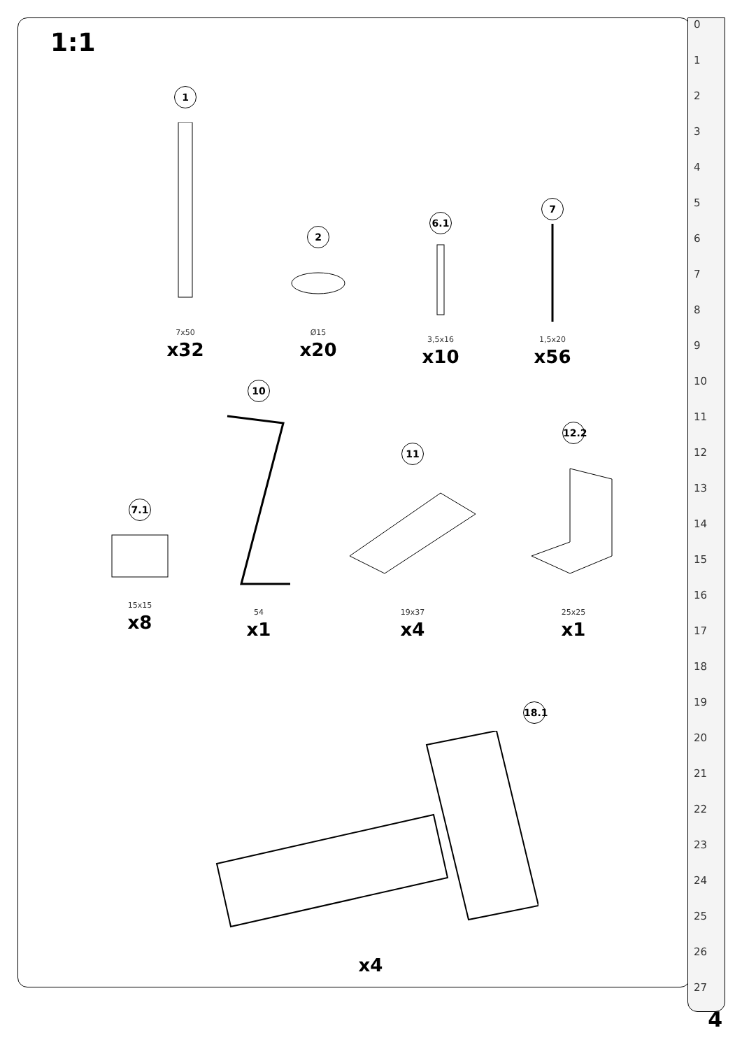1:1
1
7x50
x32
2
Ø15
x20
6.1
3,5x16
x10
7
1,5x20
x56
7.1
15x15
x8
10
54
x1
11
19x37
x4
12.2
25x25
x1
18.1
x4
0
1
2
3
4
5
6
7
8
9
10
11
12
13
14
15
16
17
18
19
20
21
22
23
24
25
26
27
4